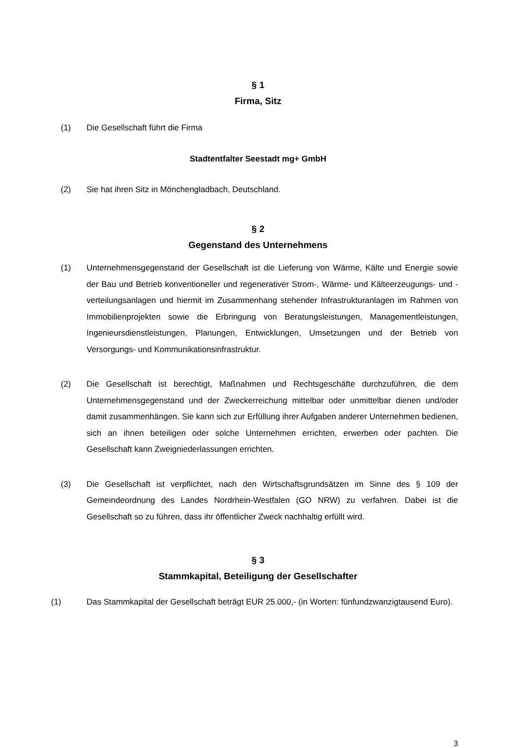§ 1
Firma, Sitz
(1) Die Gesellschaft führt die Firma
Stadtentfalter Seestadt mg+ GmbH
(2) Sie hat ihren Sitz in Mönchengladbach, Deutschland.
§ 2
Gegenstand des Unternehmens
(1) Unternehmensgegenstand der Gesellschaft ist die Lieferung von Wärme, Kälte und Energie sowie der Bau und Betrieb konventioneller und regenerativer Strom-, Wärme- und Kälteerzeugungs- und -verteilungsanlagen und hiermit im Zusammenhang stehender Infrastrukturanlagen im Rahmen von Immobilienprojekten sowie die Erbringung von Beratungsleistungen, Managementleistungen, Ingenieursdienstleistungen, Planungen, Entwicklungen, Umsetzungen und der Betrieb von Versorgungs- und Kommunikationsinfrastruktur.
(2) Die Gesellschaft ist berechtigt, Maßnahmen und Rechtsgeschäfte durchzuführen, die dem Unternehmensgegenstand und der Zweckerreichung mittelbar oder unmittelbar dienen und/oder damit zusammenhängen. Sie kann sich zur Erfüllung ihrer Aufgaben anderer Unternehmen bedienen, sich an ihnen beteiligen oder solche Unternehmen errichten, erwerben oder pachten. Die Gesellschaft kann Zweigniederlassungen errichten.
(3) Die Gesellschaft ist verpflichtet, nach den Wirtschaftsgrundsätzen im Sinne des § 109 der Gemeindeordnung des Landes Nordrhein-Westfalen (GO NRW) zu verfahren. Dabei ist die Gesellschaft so zu führen, dass ihr öffentlicher Zweck nachhaltig erfüllt wird.
§ 3
Stammkapital, Beteiligung der Gesellschafter
(1) Das Stammkapital der Gesellschaft beträgt EUR 25.000,- (in Worten: fünfundzwanzigtausend Euro).
3